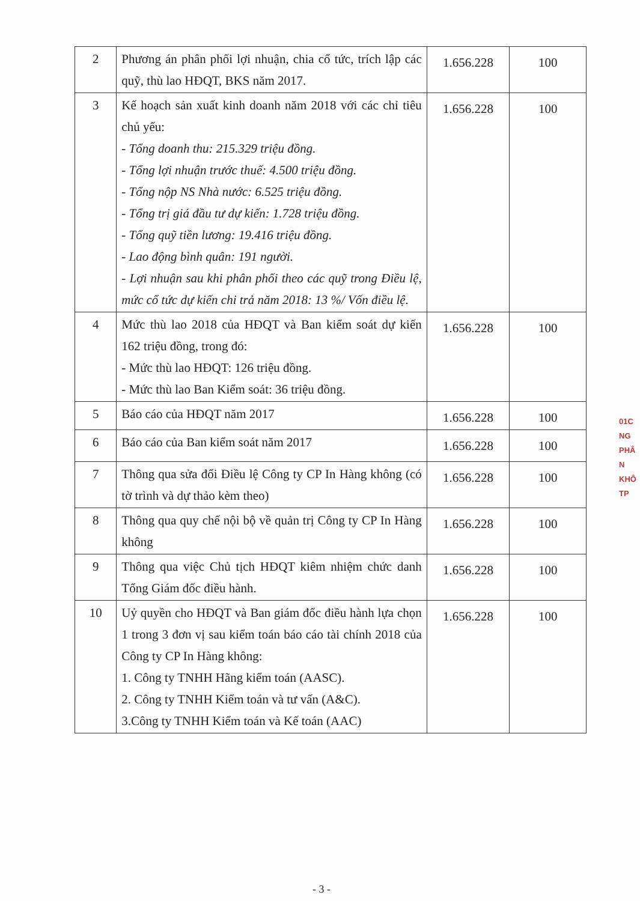| 2 | Phương án phân phối lợi nhuận, chia cổ tức, trích lập các quỹ, thù lao HĐQT, BKS năm 2017. | 1.656.228 | 100 |
| 3 | Kế hoạch sản xuất kinh doanh năm 2018 với các chỉ tiêu chủ yếu: - Tổng doanh thu: 215.329 triệu đồng. - Tổng lợi nhuận trước thuế: 4.500 triệu đồng. - Tổng nộp NS Nhà nước: 6.525 triệu đồng. - Tổng trị giá đầu tư dự kiến: 1.728 triệu đồng. - Tổng quỹ tiền lương: 19.416 triệu đồng. - Lao động bình quân: 191 người. - Lợi nhuận sau khi phân phối theo các quỹ trong Điều lệ, mức cổ tức dự kiến chi trả năm 2018: 13 %/ Vốn điều lệ. | 1.656.228 | 100 |
| 4 | Mức thù lao 2018 của HĐQT và Ban kiểm soát dự kiến 162 triệu đồng, trong đó: - Mức thù lao HĐQT: 126 triệu đồng. - Mức thù lao Ban Kiểm soát: 36 triệu đồng. | 1.656.228 | 100 |
| 5 | Báo cáo của HĐQT năm 2017 | 1.656.228 | 100 |
| 6 | Báo cáo của Ban kiểm soát năm 2017 | 1.656.228 | 100 |
| 7 | Thông qua sửa đổi Điều lệ Công ty CP In Hàng không (có tờ trình và dự thảo kèm theo) | 1.656.228 | 100 |
| 8 | Thông qua quy chế nội bộ về quản trị Công ty CP In Hàng không | 1.656.228 | 100 |
| 9 | Thông qua việc Chủ tịch HĐQT kiêm nhiệm chức danh Tổng Giám đốc điều hành. | 1.656.228 | 100 |
| 10 | Uỷ quyền cho HĐQT và Ban giám đốc điều hành lựa chọn 1 trong 3 đơn vị sau kiểm toán báo cáo tài chính 2018 của Công ty CP In Hàng không: 1. Công ty TNHH Hãng kiểm toán (AASC). 2. Công ty TNHH Kiểm toán và tư vấn (A&C). 3.Công ty TNHH Kiểm toán và Kế toán (AAC) | 1.656.228 | 100 |
01C
NG
PHÂ
N
KHÔ
TP
- 3 -